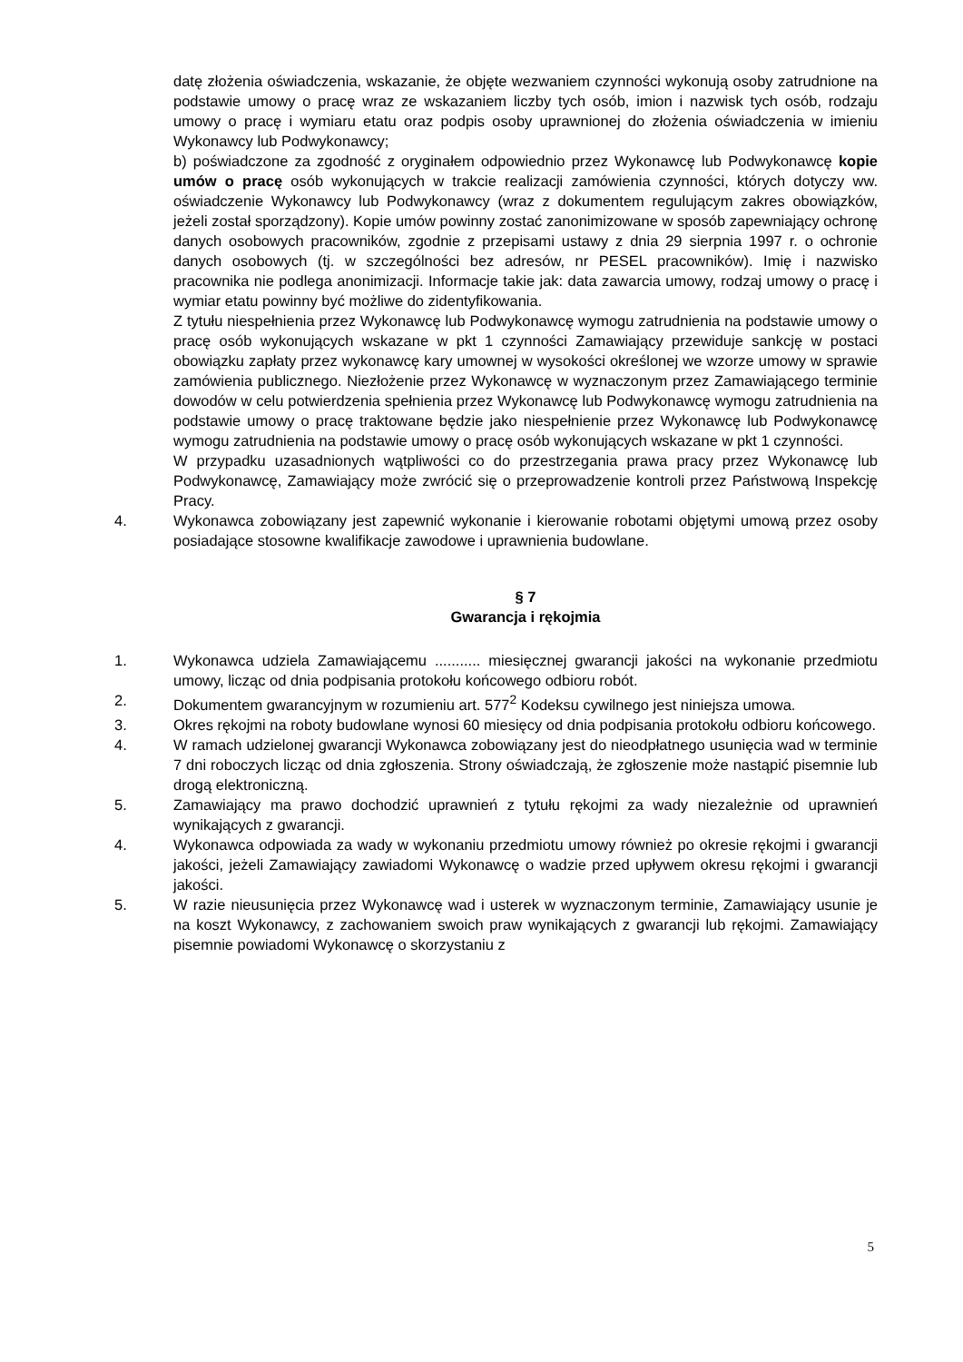datę złożenia oświadczenia, wskazanie, że objęte wezwaniem czynności wykonują osoby zatrudnione na podstawie umowy o pracę wraz ze wskazaniem liczby tych osób, imion i nazwisk tych osób, rodzaju umowy o pracę i wymiaru etatu oraz podpis osoby uprawnionej do złożenia oświadczenia w imieniu Wykonawcy lub Podwykonawcy;
b) poświadczone za zgodność z oryginałem odpowiednio przez Wykonawcę lub Podwykonawcę kopie umów o pracę osób wykonujących w trakcie realizacji zamówienia czynności, których dotyczy ww. oświadczenie Wykonawcy lub Podwykonawcy (wraz z dokumentem regulującym zakres obowiązków, jeżeli został sporządzony). Kopie umów powinny zostać zanonimizowane w sposób zapewniający ochronę danych osobowych pracowników, zgodnie z przepisami ustawy z dnia 29 sierpnia 1997 r. o ochronie danych osobowych (tj. w szczególności bez adresów, nr PESEL pracowników). Imię i nazwisko pracownika nie podlega anonimizacji. Informacje takie jak: data zawarcia umowy, rodzaj umowy o pracę i wymiar etatu powinny być możliwe do zidentyfikowania.
Z tytułu niespełnienia przez Wykonawcę lub Podwykonawcę wymogu zatrudnienia na podstawie umowy o pracę osób wykonujących wskazane w pkt 1 czynności Zamawiający przewiduje sankcję w postaci obowiązku zapłaty przez wykonawcę kary umownej w wysokości określonej we wzorze umowy w sprawie zamówienia publicznego. Niezłożenie przez Wykonawcę w wyznaczonym przez Zamawiającego terminie dowodów w celu potwierdzenia spełnienia przez Wykonawcę lub Podwykonawcę wymogu zatrudnienia na podstawie umowy o pracę traktowane będzie jako niespełnienie przez Wykonawcę lub Podwykonawcę wymogu zatrudnienia na podstawie umowy o pracę osób wykonujących wskazane w pkt 1 czynności.
W przypadku uzasadnionych wątpliwości co do przestrzegania prawa pracy przez Wykonawcę lub Podwykonawcę, Zamawiający może zwrócić się o przeprowadzenie kontroli przez Państwową Inspekcję Pracy.
4. Wykonawca zobowiązany jest zapewnić wykonanie i kierowanie robotami objętymi umową przez osoby posiadające stosowne kwalifikacje zawodowe i uprawnienia budowlane.
§ 7
Gwarancja i rękojmia
1. Wykonawca udziela Zamawiającemu ........... miesięcznej gwarancji jakości na wykonanie przedmiotu umowy, licząc od dnia podpisania protokołu końcowego odbioru robót.
2. Dokumentem gwarancyjnym w rozumieniu art. 577<sup>2</sup> Kodeksu cywilnego jest niniejsza umowa.
3. Okres rękojmi na roboty budowlane wynosi 60 miesięcy od dnia podpisania protokołu odbioru końcowego.
4. W ramach udzielonej gwarancji Wykonawca zobowiązany jest do nieodpłatnego usunięcia wad w terminie 7 dni roboczych licząc od dnia zgłoszenia. Strony oświadczają, że zgłoszenie może nastąpić pisemnie lub drogą elektroniczną.
5. Zamawiający ma prawo dochodzić uprawnień z tytułu rękojmi za wady niezależnie od uprawnień wynikających z gwarancji.
4. Wykonawca odpowiada za wady w wykonaniu przedmiotu umowy również po okresie rękojmi i gwarancji jakości, jeżeli Zamawiający zawiadomi Wykonawcę o wadzie przed upływem okresu rękojmi i gwarancji jakości.
5. W razie nieusunięcia przez Wykonawcę wad i usterek w wyznaczonym terminie, Zamawiający usunie je na koszt Wykonawcy, z zachowaniem swoich praw wynikających z gwarancji lub rękojmi. Zamawiający pisemnie powiadomi Wykonawcę o skorzystaniu z
5